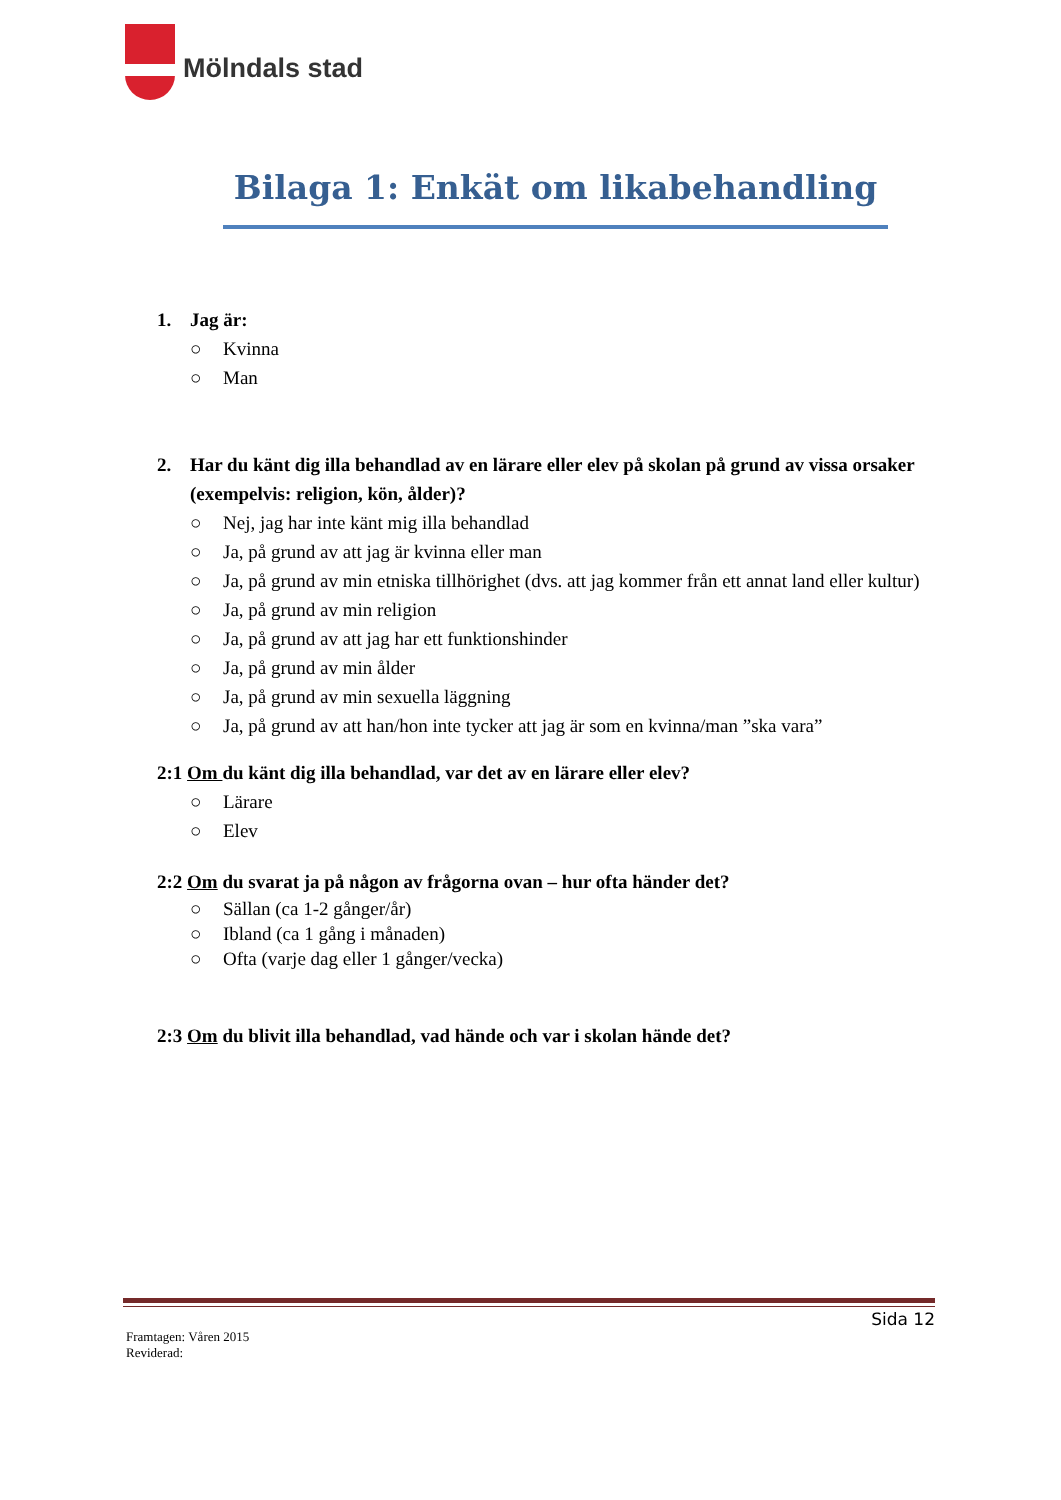Mölndals stad
Bilaga 1: Enkät om likabehandling
1. Jag är:
○ Kvinna
○ Man
2. Har du känt dig illa behandlad av en lärare eller elev på skolan på grund av vissa orsaker (exempelvis: religion, kön, ålder)?
○ Nej, jag har inte känt mig illa behandlad
○ Ja, på grund av att jag är kvinna eller man
○ Ja, på grund av min etniska tillhörighet (dvs. att jag kommer från ett annat land eller kultur)
○ Ja, på grund av min religion
○ Ja, på grund av att jag har ett funktionshinder
○ Ja, på grund av min ålder
○ Ja, på grund av min sexuella läggning
○ Ja, på grund av att han/hon inte tycker att jag är som en kvinna/man ”ska vara”
2:1 Om du känt dig illa behandlad, var det av en lärare eller elev?
○ Lärare
○ Elev
2:2 Om du svarat ja på någon av frågorna ovan – hur ofta händer det?
○ Sällan (ca 1-2 gånger/år)
○ Ibland (ca 1 gång i månaden)
○ Ofta (varje dag eller 1 gånger/vecka)
2:3 Om du blivit illa behandlad, vad hände och var i skolan hände det?
Sida 12
Framtagen: Våren 2015
Reviderad: